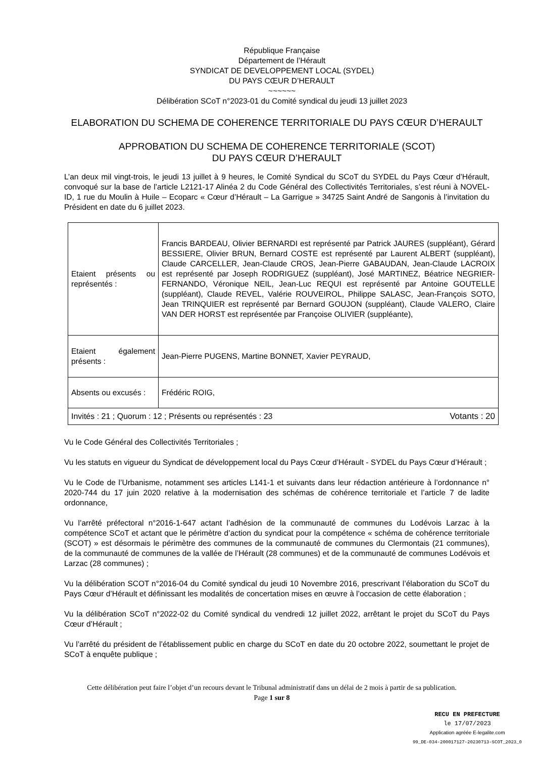République Française
Département de l’Hérault
SYNDICAT DE DEVELOPPEMENT LOCAL (SYDEL)
DU PAYS CŒUR D’HERAULT
~~~~~~
Délibération SCoT n°2023-01 du Comité syndical du jeudi 13 juillet 2023
ELABORATION DU SCHEMA DE COHERENCE TERRITORIALE DU PAYS CŒUR D’HERAULT
APPROBATION DU SCHEMA DE COHERENCE TERRITORIALE (SCOT)
DU PAYS CŒUR D’HERAULT
L’an deux mil vingt-trois, le jeudi 13 juillet à 9 heures, le Comité Syndical du SCoT du SYDEL du Pays Cœur d’Hérault, convoqué sur la base de l’article L2121-17 Alinéa 2 du Code Général des Collectivités Territoriales, s’est réuni à NOVEL-ID, 1 rue du Moulin à Huile – Ecoparc « Cœur d’Hérault – La Garrigue » 34725 Saint André de Sangonis à l’invitation du Président en date du 6 juillet 2023.
| Etaient présents ou représentés : | Francis BARDEAU, Olivier BERNARDI est représenté par Patrick JAURES (suppléant), Gérard BESSIERE, Olivier BRUN, Bernard COSTE est représenté par Laurent ALBERT (suppléant), Claude CARCELLER, Jean-Claude CROS, Jean-Pierre GABAUDAN, Jean-Claude LACROIX est représenté par Joseph RODRIGUEZ (suppléant), José MARTINEZ, Béatrice NEGRIER-FERNANDO, Véronique NEIL, Jean-Luc REQUI est représenté par Antoine GOUTELLE (suppléant), Claude REVEL, Valérie ROUVEIROL, Philippe SALASC, Jean-François SOTO, Jean TRINQUIER est représenté par Bernard GOUJON (suppléant), Claude VALERO, Claire VAN DER HORST est représentée par Françoise OLIVIER (suppléante), |
| Etaient également présents : | Jean-Pierre PUGENS, Martine BONNET, Xavier PEYRAUD, |
| Absents ou excusés : | Frédéric ROIG, |
| Invités : 21 ; Quorum : 12 ; Présents ou représentés : 23 Votants : 20 | |
Vu le Code Général des Collectivités Territoriales ;
Vu les statuts en vigueur du Syndicat de développement local du Pays Cœur d’Hérault - SYDEL du Pays Cœur d’Hérault ;
Vu le Code de l’Urbanisme, notamment ses articles L141-1 et suivants dans leur rédaction antérieure à l’ordonnance n° 2020-744 du 17 juin 2020 relative à la modernisation des schémas de cohérence territoriale et l’article 7 de ladite ordonnance,
Vu l’arrêté préfectoral n°2016-1-647 actant l’adhésion de la communauté de communes du Lodévois Larzac à la compétence SCoT et actant que le périmètre d’action du syndicat pour la compétence « schéma de cohérence territoriale (SCOT) » est désormais le périmètre des communes de la communauté de communes du Clermontais (21 communes), de la communauté de communes de la vallée de l’Hérault (28 communes) et de la communauté de communes Lodévois et Larzac (28 communes) ;
Vu la délibération SCOT n°2016-04 du Comité syndical du jeudi 10 Novembre 2016, prescrivant l’élaboration du SCoT du Pays Cœur d’Hérault et définissant les modalités de concertation mises en œuvre à l’occasion de cette élaboration ;
Vu la délibération SCoT n°2022-02 du Comité syndical du vendredi 12 juillet 2022, arrêtant le projet du SCoT du Pays Cœur d’Hérault ;
Vu l’arrêté du président de l’établissement public en charge du SCoT en date du 20 octobre 2022, soumettant le projet de SCoT à enquête publique ;
Cette délibération peut faire l’objet d’un recours devant le Tribunal administratif dans un délai de 2 mois à partir de sa publication.
Page 1 sur 8
RECU EN PREFECTURE
le 17/07/2023
Application agréée E-legalite.com
99_DE-034-200017127-20230713-SCOT_2023_0